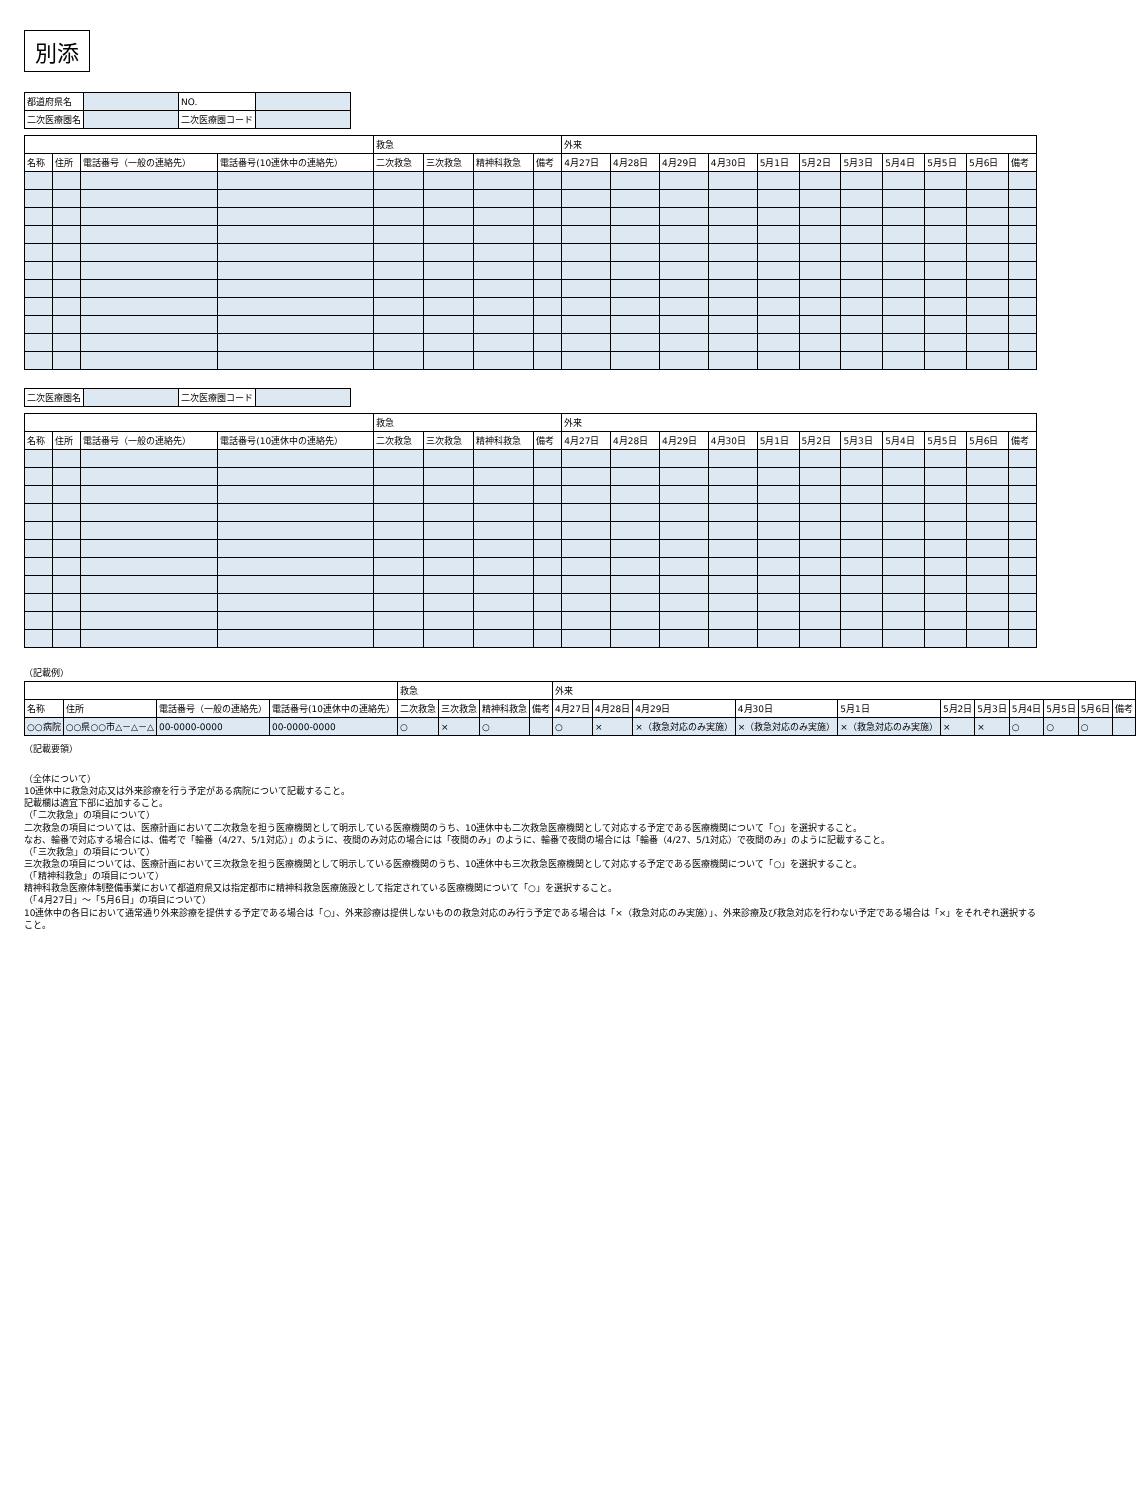別添
| 都道府県名 | | NO. | |
| 二次医療圏名 | | 二次医療圏コード | |
| | | | | 救急 | | | | 外来 | | | | | | | | | | |
| --- | --- | --- | --- | --- | --- | --- | --- | --- | --- | --- | --- | --- | --- | --- | --- | --- | --- | --- |
| 名称 | 住所 | 電話番号（一般の連絡先） | 電話番号(10連休中の連絡先） | 二次救急 | 三次救急 | 精神科救急 | 備考 | 4月27日 | 4月28日 | 4月29日 | 4月30日 | 5月1日 | 5月2日 | 5月3日 | 5月4日 | 5月5日 | 5月6日 | 備考 |
| 二次医療圏名 | | 二次医療圏コード | |
| | | | | 救急 | | | | 外来 | | | | | | | | | | |
| --- | --- | --- | --- | --- | --- | --- | --- | --- | --- | --- | --- | --- | --- | --- | --- | --- | --- | --- |
| 名称 | 住所 | 電話番号（一般の連絡先） | 電話番号(10連休中の連絡先） | 二次救急 | 三次救急 | 精神科救急 | 備考 | 4月27日 | 4月28日 | 4月29日 | 4月30日 | 5月1日 | 5月2日 | 5月3日 | 5月4日 | 5月5日 | 5月6日 | 備考 |
（記載例）
| | | | | 救急 | | | | 外来 | | | | | | | | | | |
| --- | --- | --- | --- | --- | --- | --- | --- | --- | --- | --- | --- | --- | --- | --- | --- | --- | --- | --- |
| 名称 | 住所 | 電話番号（一般の連絡先） | 電話番号(10連休中の連絡先） | 二次救急 | 三次救急 | 精神科救急 | 備考 | 4月27日 | 4月28日 | 4月29日 | 4月30日 | 5月1日 | 5月2日 | 5月3日 | 5月4日 | 5月5日 | 5月6日 | 備考 |
| ○○病院 | ○○県○○市△－△－△ | 00-0000-0000 | 00-0000-0000 | ○ | × | ○ | | ○ | × | ×（救急対応のみ実施） | ×（救急対応のみ実施） | ×（救急対応のみ実施） | × | × | ○ | ○ | ○ | |
（記載要領）
（全体について）
10連休中に救急対応又は外来診療を行う予定がある病院について記載すること。
記載欄は適宜下部に追加すること。
（「二次救急」の項目について）
二次救急の項目については、医療計画において二次救急を担う医療機関として明示している医療機関のうち、10連休中も二次救急医療機関として対応する予定である医療機関について「○」を選択すること。
なお、輪番で対応する場合には、備考で「輪番（4/27、5/1対応）」のように、夜間のみ対応の場合には「夜間のみ」のように、輪番で夜間の場合には「輪番（4/27、5/1対応）で夜間のみ」のように記載すること。
（「三次救急」の項目について）
三次救急の項目については、医療計画において三次救急を担う医療機関として明示している医療機関のうち、10連休中も三次救急医療機関として対応する予定である医療機関について「○」を選択すること。
（「精神科救急」の項目について）
精神科救急医療体制整備事業において都道府県又は指定都市に精神科救急医療施設として指定されている医療機関について「○」を選択すること。
（「4月27日」～「5月6日」の項目について）
10連休中の各日において通常通り外来診療を提供する予定である場合は「○」、外来診療は提供しないものの救急対応のみ行う予定である場合は「×（救急対応のみ実施）」、外来診療及び救急対応を行わない予定である場合は「×」をそれぞれ選択すること。